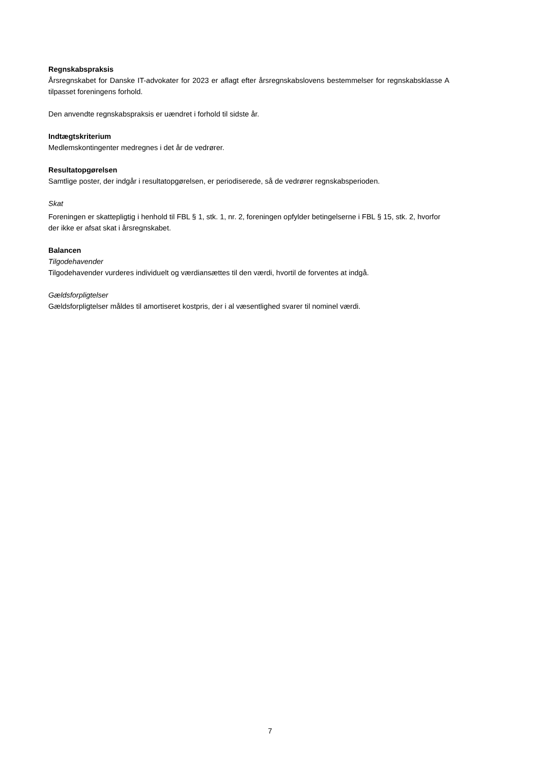Regnskabspraksis
Årsregnskabet for Danske IT-advokater for 2023 er aflagt efter årsregnskabslovens bestemmelser for regnskabsklasse A tilpasset foreningens forhold.
Den anvendte regnskabspraksis er uændret i forhold til sidste år.
Indtægtskriterium
Medlemskontingenter medregnes i det år de vedrører.
Resultatopgørelsen
Samtlige poster, der indgår i resultatopgørelsen, er periodiserede, så de vedrører regnskabsperioden.
Skat
Foreningen er skattepligtig i henhold til FBL § 1, stk. 1, nr. 2, foreningen opfylder betingelserne i FBL § 15, stk. 2, hvorfor der ikke er afsat skat i årsregnskabet.
Balancen
Tilgodehavender
Tilgodehavender vurderes individuelt og værdiansættes til den værdi, hvortil de forventes at indgå.
Gældsforpligtelser
Gældsforpligtelser måldes til amortiseret kostpris, der i al væsentlighed svarer til nominel værdi.
7